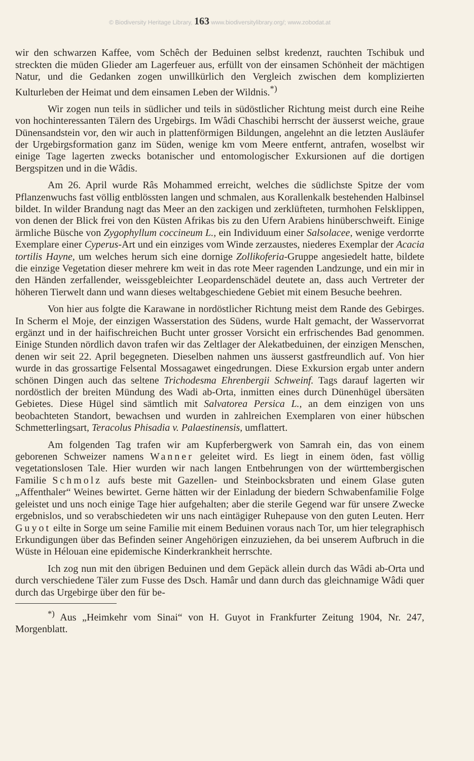© Biodiversity Heritage Library, 163 www.biodiversitylibrary.org/; www.zobodat.at
wir den schwarzen Kaffee, vom Schêch der Beduinen selbst kredenzt, rauchten Tschibuk und streckten die müden Glieder am Lagerfeuer aus, erfüllt von der einsamen Schönheit der mächtigen Natur, und die Gedanken zogen unwillkürlich den Vergleich zwischen dem komplizierten Kulturleben der Heimat und dem einsamen Leben der Wildnis.<sup>*)</sup>
Wir zogen nun teils in südlicher und teils in südöstlicher Richtung meist durch eine Reihe von hochinteressanten Tälern des Urgebirgs. Im Wâdi Chaschibi herrscht der äusserst weiche, graue Dünensandstein vor, den wir auch in plattenförmigen Bildungen, angelehnt an die letzten Ausläufer der Urgebirgsformation ganz im Süden, wenige km vom Meere entfernt, antrafen, woselbst wir einige Tage lagerten zwecks botanischer und entomologischer Exkursionen auf die dortigen Bergspitzen und in die Wâdis.
Am 26. April wurde Râs Mohammed erreicht, welches die südlichste Spitze der vom Pflanzenwuchs fast völlig entblössten langen und schmalen, aus Korallenkalk bestehenden Halbinsel bildet. In wilder Brandung nagt das Meer an den zackigen und zerklüfteten, turmhohen Felsklippen, von denen der Blick frei von den Küsten Afrikas bis zu den Ufern Arabiens hinüberschweift. Einige ärmliche Büsche von Zygophyllum coccineum L., ein Individuum einer Salsolacee, wenige verdorrte Exemplare einer Cyperus-Art und ein einziges vom Winde zerzaustes, niederes Exemplar der Acacia tortilis Hayne, um welches herum sich eine dornige Zollikoferia-Gruppe angesiedelt hatte, bildete die einzige Vegetation dieser mehrere km weit in das rote Meer ragenden Landzunge, und ein mir in den Händen zerfallender, weissgebleichter Leopardenschädel deutete an, dass auch Vertreter der höheren Tierwelt dann und wann dieses weltabgeschiedene Gebiet mit einem Besuche beehren.
Von hier aus folgte die Karawane in nordöstlicher Richtung meist dem Rande des Gebirges. In Scherm el Moje, der einzigen Wasserstation des Südens, wurde Halt gemacht, der Wasservorrat ergänzt und in der haifischreichen Bucht unter grosser Vorsicht ein erfrischendes Bad genommen. Einige Stunden nördlich davon trafen wir das Zeltlager der Alekatbeduinen, der einzigen Menschen, denen wir seit 22. April begegneten. Dieselben nahmen uns äusserst gastfreundlich auf. Von hier wurde in das grossartige Felsental Mossagawet eingedrungen. Diese Exkursion ergab unter andern schönen Dingen auch das seltene Trichodesma Ehrenbergii Schweinf. Tags darauf lagerten wir nordöstlich der breiten Mündung des Wadi ab-Orta, inmitten eines durch Dünenhügel übersäten Gebietes. Diese Hügel sind sämtlich mit Salvatorea Persica L., an dem einzigen von uns beobachteten Standort, bewachsen und wurden in zahlreichen Exemplaren von einer hübschen Schmetterlingsart, Teracolus Phisadia v. Palaestinensis, umflattert.
Am folgenden Tag trafen wir am Kupferbergwerk von Samrah ein, das von einem geborenen Schweizer namens Wanner geleitet wird. Es liegt in einem öden, fast völlig vegetationslosen Tale. Hier wurden wir nach langen Entbehrungen von der württembergischen Familie Schmolz aufs beste mit Gazellen- und Steinbocksbraten und einem Glase guten „Affenthaler“ Weines bewirtet. Gerne hätten wir der Einladung der biedern Schwabenfamilie Folge geleistet und uns noch einige Tage hier aufgehalten; aber die sterile Gegend war für unsere Zwecke ergebnislos, und so verabschiedeten wir uns nach eintägiger Ruhepause von den guten Leuten. Herr Guyot eilte in Sorge um seine Familie mit einem Beduinen voraus nach Tor, um hier telegraphisch Erkundigungen über das Befinden seiner Angehörigen einzuziehen, da bei unserem Aufbruch in die Wüste in Hélouan eine epidemische Kinderkrankheit herrschte.
Ich zog nun mit den übrigen Beduinen und dem Gepäck allein durch das Wâdi ab-Orta und durch verschiedene Täler zum Fusse des Dsch. Hamâr und dann durch das gleichnamige Wâdi quer durch das Urgebirge über den für be-
<sup>*)</sup> Aus „Heimkehr vom Sinai“ von H. Guyot in Frankfurter Zeitung 1904, Nr. 247, Morgenblatt.